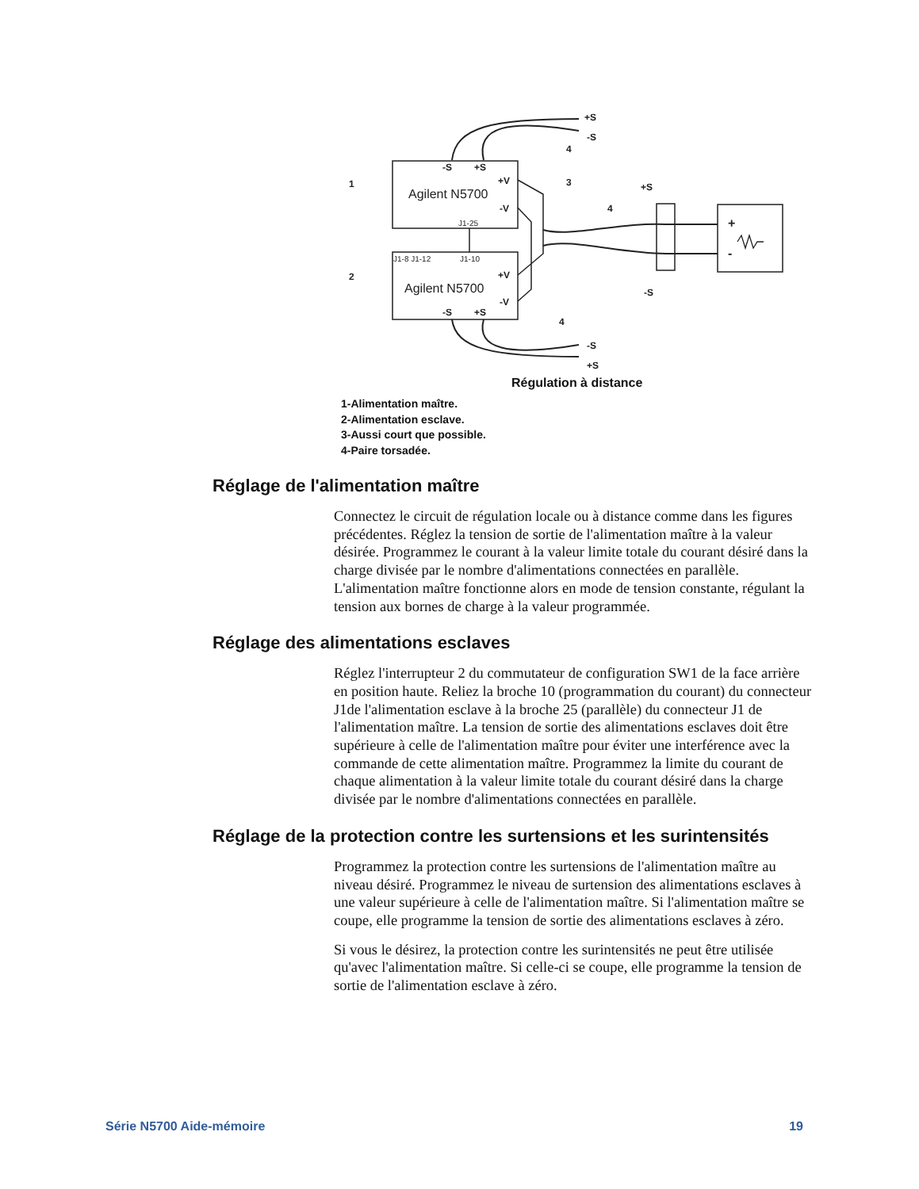Agilent N5700
Agilent N5700
-S
+S
+V
-V
+V
-V
-S
+S
+S
-S
-S
+S
+S
-S
+
-
J1-25
J1-8 J1-12
J1-10
1
2
3
4
4
4
Régulation à distance
1-Alimentation maître.
2-Alimentation esclave.
3-Aussi court que possible.
4-Paire torsadée.
Réglage de l'alimentation maître
Connectez le circuit de régulation locale ou à distance comme dans les figures précédentes. Réglez la tension de sortie de l'alimentation maître à la valeur désirée. Programmez le courant à la valeur limite totale du courant désiré dans la charge divisée par le nombre d'alimentations connectées en parallèle. L'alimentation maître fonctionne alors en mode de tension constante, régulant la tension aux bornes de charge à la valeur programmée.
Réglage des alimentations esclaves
Réglez l'interrupteur 2 du commutateur de configuration SW1 de la face arrière en position haute. Reliez la broche 10 (programmation du courant) du connecteur J1de l'alimentation esclave à la broche 25 (parallèle) du connecteur J1 de l'alimentation maître. La tension de sortie des alimentations esclaves doit être supérieure à celle de l'alimentation maître pour éviter une interférence avec la commande de cette alimentation maître. Programmez la limite du courant de chaque alimentation à la valeur limite totale du courant désiré dans la charge divisée par le nombre d'alimentations connectées en parallèle.
Réglage de la protection contre les surtensions et les surintensités
Programmez la protection contre les surtensions de l'alimentation maître au niveau désiré. Programmez le niveau de surtension des alimentations esclaves à une valeur supérieure à celle de l'alimentation maître. Si l'alimentation maître se coupe, elle programme la tension de sortie des alimentations esclaves à zéro.
Si vous le désirez, la protection contre les surintensités ne peut être utilisée qu'avec l'alimentation maître. Si celle-ci se coupe, elle programme la tension de sortie de l'alimentation esclave à zéro.
Série N5700 Aide-mémoire 19